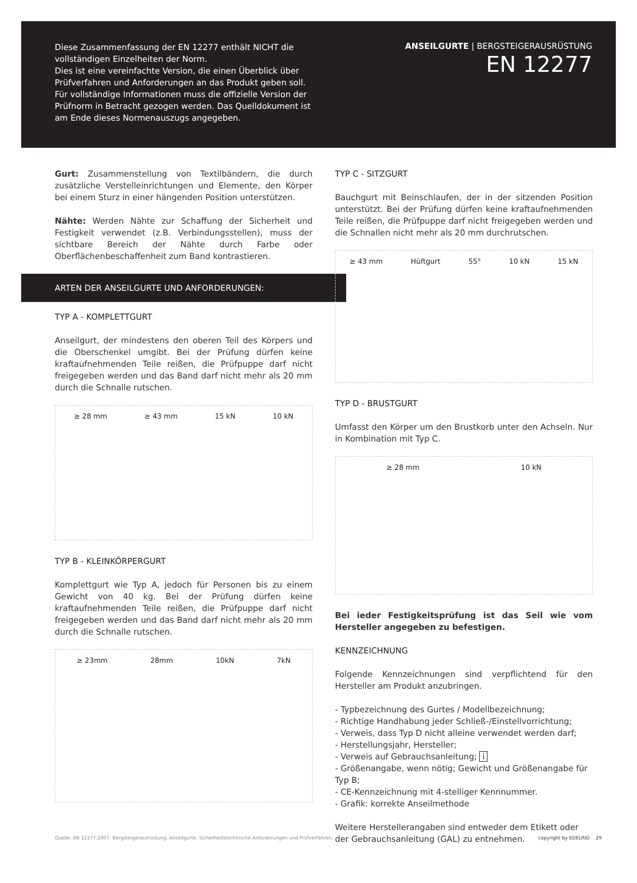Diese Zusammenfassung der EN 12277 enthält NICHT die vollständigen Einzelheiten der Norm.
Dies ist eine vereinfachte Version, die einen Überblick über Prüfverfahren und Anforderungen an das Produkt geben soll. Für vollständige Informationen muss die offizielle Version der Prüfnorm in Betracht gezogen werden. Das Quelldokument ist am Ende dieses Normenauszugs angegeben.
ANSEILGURTE | BERGSTEIGERAUSRÜSTUNG
EN 12277
Gurt: Zusammenstellung von Textilbändern, die durch zusätzliche Verstelleinrichtungen und Elemente, den Körper bei einem Sturz in einer hängenden Position unterstützen.
Nähte: Werden Nähte zur Schaffung der Sicherheit und Festigkeit verwendet (z.B. Verbindungsstellen), muss der sichtbare Bereich der Nähte durch Farbe oder Oberflächenbeschaffenheit zum Band kontrastieren.
ARTEN DER ANSEILGURTE UND ANFORDERUNGEN:
TYP A - KOMPLETTGURT
Anseilgurt, der mindestens den oberen Teil des Körpers und die Oberschenkel umgibt. Bei der Prüfung dürfen keine kraftaufnehmenden Teile reißen, die Prüfpuppe darf nicht freigegeben werden und das Band darf nicht mehr als 20 mm durch die Schnalle rutschen.
≥ 28 mm ≥ 43 mm 15 kN 10 kN
TYP B - KLEINKÖRPERGURT
Komplettgurt wie Typ A, jedoch für Personen bis zu einem Gewicht von 40 kg. Bei der Prüfung dürfen keine kraftaufnehmenden Teile reißen, die Prüfpuppe darf nicht freigegeben werden und das Band darf nicht mehr als 20 mm durch die Schnalle rutschen.
≥ 23mm 28mm 10kN 7kN
TYP C - SITZGURT
Bauchgurt mit Beinschlaufen, der in der sitzenden Position unterstützt. Bei der Prüfung dürfen keine kraftaufnehmenden Teile reißen, die Prüfpuppe darf nicht freigegeben werden und die Schnallen nicht mehr als 20 mm durchrutschen.
≥ 43 mm Hüftgurt 55° 10 kN 15 kN
TYP D - BRUSTGURT
Umfasst den Körper um den Brustkorb unter den Achseln. Nur in Kombination mit Typ C.
≥ 28 mm 10 kN
Bei ieder Festigkeitsprüfung ist das Seil wie vom Hersteller angegeben zu befestigen.
KENNZEICHNUNG
Folgende Kennzeichnungen sind verpflichtend für den Hersteller am Produkt anzubringen.
- Typbezeichnung des Gurtes / Modellbezeichnung;
- Richtige Handhabung jeder Schließ-/Einstellvorrichtung;
- Verweis, dass Typ D nicht alleine verwendet werden darf;
- Herstellungsjahr, Hersteller;
- Verweis auf Gebrauchsanleitung; i
- Größenangabe, wenn nötig; Gewicht und Größenangabe für Typ B;
- CE-Kennzeichnung mit 4-stelliger Kennnummer.
- Grafik: korrekte Anseilmethode
Weitere Herstellerangaben sind entweder dem Etikett oder der Gebrauchsanleitung (GAL) zu entnehmen.
Quelle: EN 12277:2007. Bergsteigerausrüstung. Anseilgurte. Sicherheitstechnische Anforderungen und Prüfverfahren. copyright by EDELRID 29